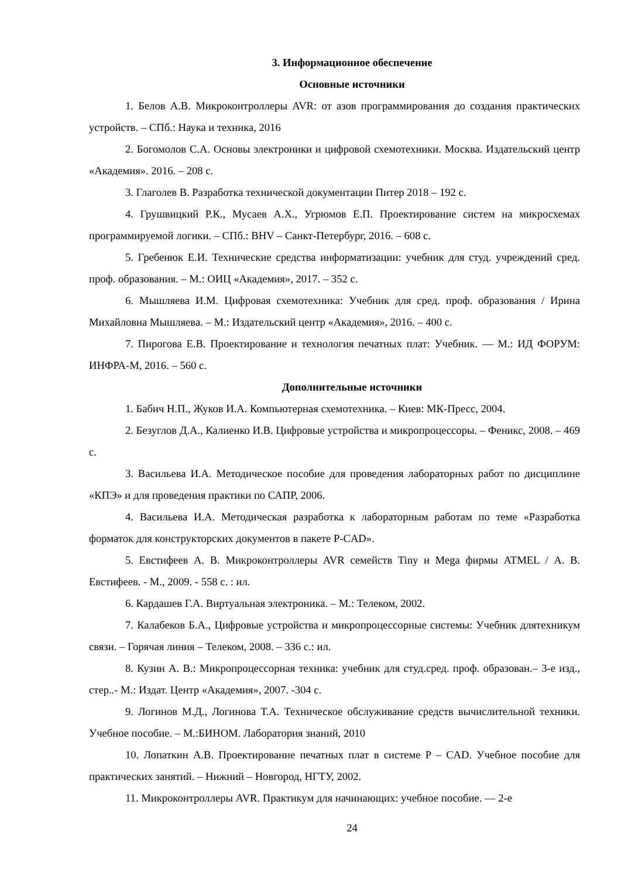3. Информационное обеспечение
Основные источники
1. Белов А.В. Микроконтроллеры AVR: от азов программирования до создания практических устройств. – СПб.: Наука и техника, 2016
2. Богомолов С.А. Основы электроники и цифровой схемотехники. Москва. Издательский центр «Академия». 2016. – 208 с.
3. Глаголев В. Разработка технической документации Питер 2018 – 192 с.
4. Грушвицкий Р.К., Мусаев А.Х., Угрюмов Е.П. Проектирование систем на микросхемах программируемой логики. – СПб.: BHV – Санкт-Петербург, 2016. – 608 с.
5. Гребенюк Е.И. Технические средства информатизации: учебник для студ. учреждений сред. проф. образования. – М.: ОИЦ «Академия», 2017. – 352 с.
6. Мышляева И.М. Цифровая схемотехника: Учебник для сред. проф. образования / Ирина Михайловна Мышляева. – М.: Издательский центр «Академия», 2016. – 400 с.
7. Пирогова Е.В. Проектирование и технология печатных плат: Учебник. — М.: ИД ФОРУМ: ИНФРА-М, 2016. – 560 с.
Дополнительные источники
1. Бабич Н.П., Жуков И.А. Компьютерная схемотехника. – Киев: МК-Пресс, 2004.
2. Безуглов Д.А., Калиенко И.В. Цифровые устройства и микропроцессоры. – Феникс, 2008. – 469 с.
3. Васильева И.А. Методическое пособие для проведения лабораторных работ по дисциплине «КПЭ» и для проведения практики по САПР, 2006.
4. Васильева И.А. Методическая разработка к лабораторным работам по теме «Разработка форматок для конструкторских документов в пакете P-CAD».
5. Евстифеев А. В. Микроконтроллеры AVR семейств Tiny и Mega фирмы ATMEL / А. В. Евстифеев. - М., 2009. - 558 с. : ил.
6. Кардашев Г.А. Виртуальная электроника. – М.: Телеком, 2002.
7. Калабеков Б.А., Цифровые устройства и микропроцессорные системы: Учебник длятехникум связи. – Горячая линия – Телеком, 2008. – 336 с.: ил.
8. Кузин А. В.: Микропроцессорная техника: учебник для студ.сред. проф. образован.– 3-е изд., стер..- М.: Издат. Центр «Академия», 2007. -304 с.
9. Логинов М.Д., Логинова Т.А. Техническое обслуживание средств вычислительной техники. Учебное пособие. – М.:БИНОМ. Лаборатория знаний, 2010
10. Лопаткин А.В. Проектирование печатных плат в системе P – CAD. Учебное пособие для практических занятий. – Нижний – Новгород, НГТУ, 2002.
11. Микроконтроллеры AVR. Практикум для начинающих: учебное пособие. — 2-е
24